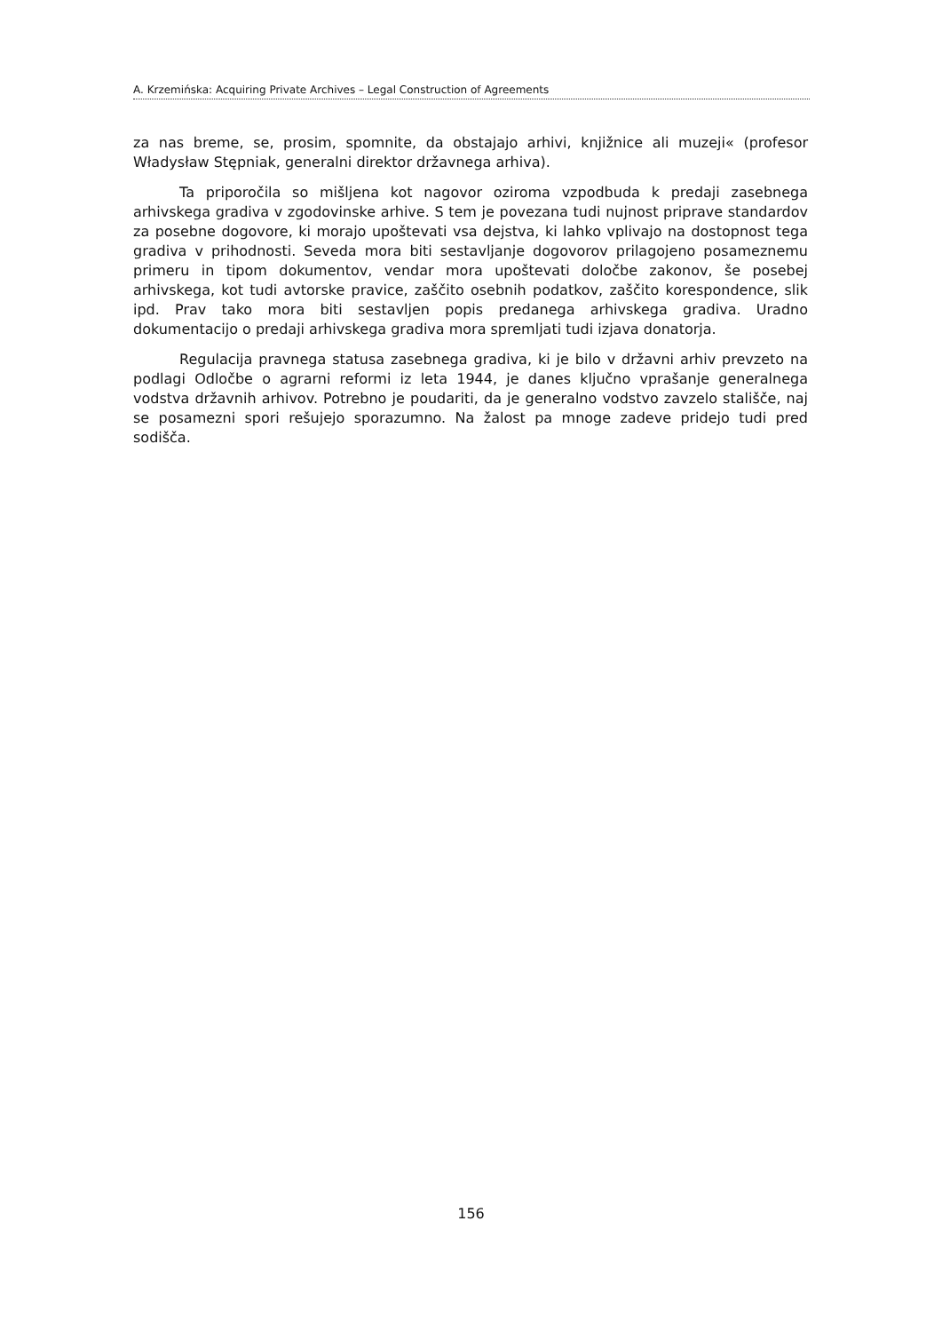A. Krzemińska: Acquiring Private Archives – Legal Construction of Agreements
za nas breme, se, prosim, spomnite, da obstajajo arhivi, knjižnice ali muzeji« (profesor Władysław Stępniak, generalni direktor državnega arhiva).
Ta priporočila so mišljena kot nagovor oziroma vzpodbuda k predaji zasebnega arhivskega gradiva v zgodovinske arhive. S tem je povezana tudi nujnost priprave standardov za posebne dogovore, ki morajo upoštevati vsa dejstva, ki lahko vplivajo na dostopnost tega gradiva v prihodnosti. Seveda mora biti sestavljanje dogovorov prilagojeno posameznemu primeru in tipom dokumentov, vendar mora upoštevati določbe zakonov, še posebej arhivskega, kot tudi avtorske pravice, zaščito osebnih podatkov, zaščito korespondence, slik ipd. Prav tako mora biti sestavljen popis predanega arhivskega gradiva. Uradno dokumentacijo o predaji arhivskega gradiva mora spremljati tudi izjava donatorja.
Regulacija pravnega statusa zasebnega gradiva, ki je bilo v državni arhiv prevzeto na podlagi Odločbe o agrarni reformi iz leta 1944, je danes ključno vprašanje generalnega vodstva državnih arhivov. Potrebno je poudariti, da je generalno vodstvo zavzelo stališče, naj se posamezni spori rešujejo sporazumno. Na žalost pa mnoge zadeve pridejo tudi pred sodišča.
156